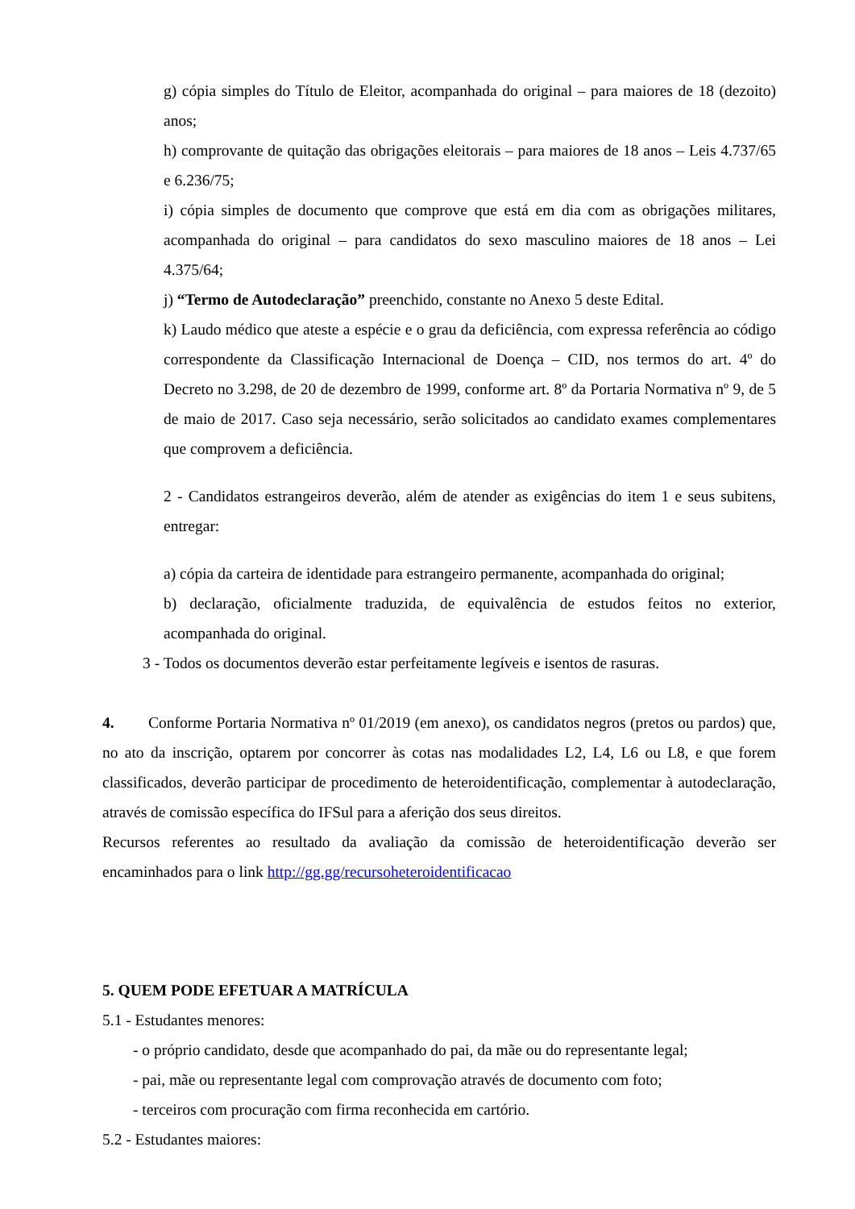g) cópia simples do Título de Eleitor, acompanhada do original – para maiores de 18 (dezoito) anos;
h) comprovante de quitação das obrigações eleitorais – para maiores de 18 anos – Leis 4.737/65 e 6.236/75;
i) cópia simples de documento que comprove que está em dia com as obrigações militares, acompanhada do original – para candidatos do sexo masculino maiores de 18 anos – Lei 4.375/64;
j) “Termo de Autodeclaração” preenchido, constante no Anexo 5 deste Edital.
k) Laudo médico que ateste a espécie e o grau da deficiência, com expressa referência ao código correspondente da Classificação Internacional de Doença – CID, nos termos do art. 4º do Decreto no 3.298, de 20 de dezembro de 1999, conforme art. 8º da Portaria Normativa nº 9, de 5 de maio de 2017. Caso seja necessário, serão solicitados ao candidato exames complementares que comprovem a deficiência.
2 - Candidatos estrangeiros deverão, além de atender as exigências do item 1 e seus subitens, entregar:
a) cópia da carteira de identidade para estrangeiro permanente, acompanhada do original;
b) declaração, oficialmente traduzida, de equivalência de estudos feitos no exterior, acompanhada do original.
3 - Todos os documentos deverão estar perfeitamente legíveis e isentos de rasuras.
4. Conforme Portaria Normativa nº 01/2019 (em anexo), os candidatos negros (pretos ou pardos) que, no ato da inscrição, optarem por concorrer às cotas nas modalidades L2, L4, L6 ou L8, e que forem classificados, deverão participar de procedimento de heteroidentificação, complementar à autodeclaração, através de comissão específica do IFSul para a aferição dos seus direitos.
Recursos referentes ao resultado da avaliação da comissão de heteroidentificação deverão ser encaminhados para o link http://gg.gg/recursoheteroidentificacao
5. QUEM PODE EFETUAR A MATRÍCULA
5.1 - Estudantes menores:
- o próprio candidato, desde que acompanhado do pai, da mãe ou do representante legal;
- pai, mãe ou representante legal com comprovação através de documento com foto;
- terceiros com procuração com firma reconhecida em cartório.
5.2 - Estudantes maiores: